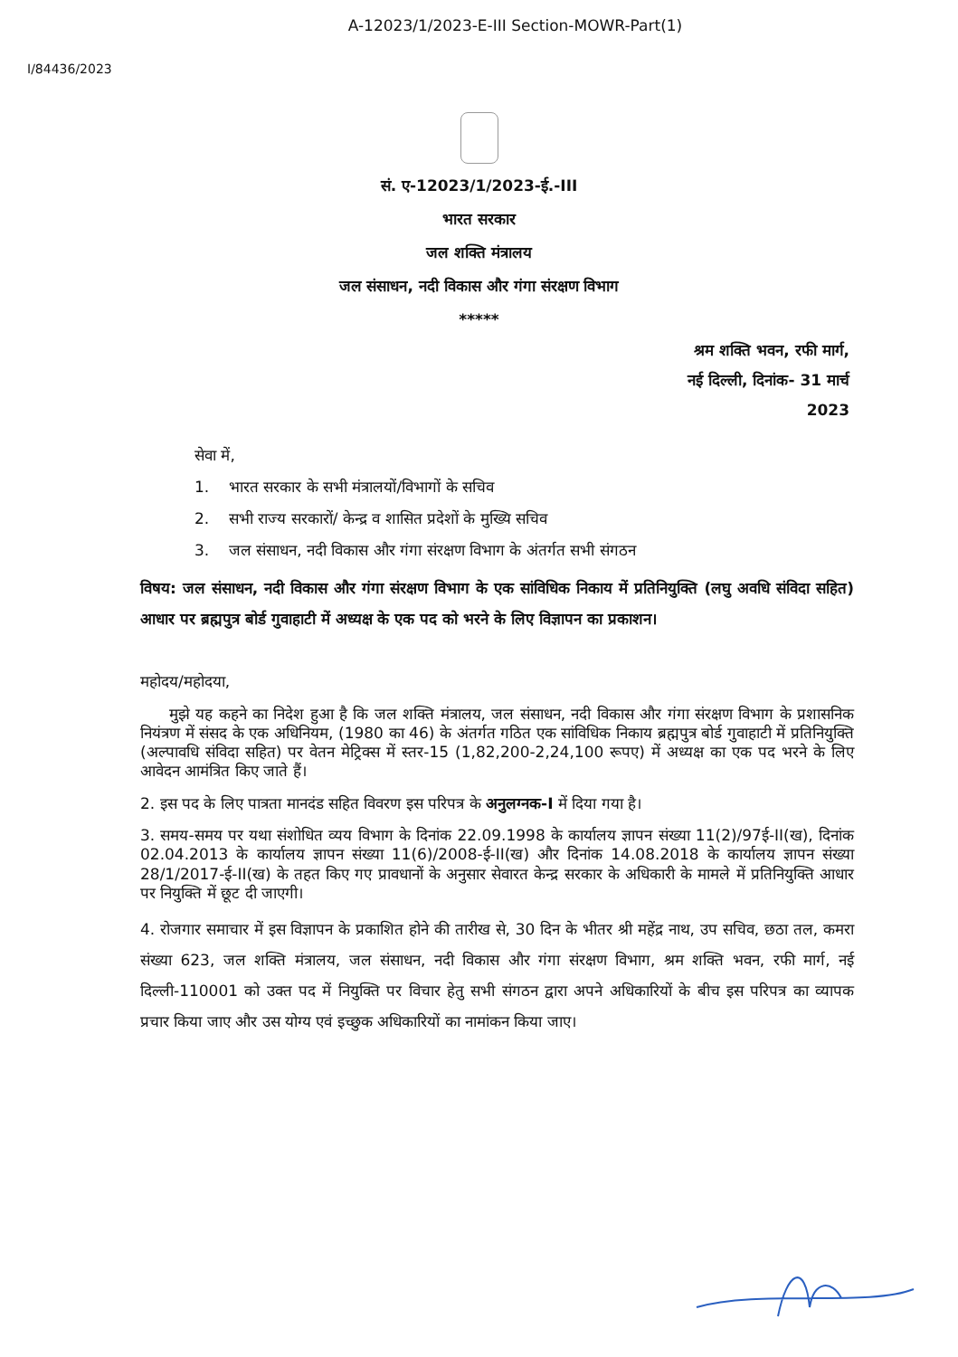A-12023/1/2023-E-III Section-MOWR-Part(1)
I/84436/2023
सं. ए-12023/1/2023-ई.-III
भारत सरकार
जल शक्ति मंत्रालय
जल संसाधन, नदी विकास और गंगा संरक्षण विभाग
*****
श्रम शक्ति भवन, रफी मार्ग,
नई दिल्ली, दिनांक- 31 मार्च
2023
सेवा में,
1. भारत सरकार के सभी मंत्रालयों/विभागों के सचिव
2. सभी राज्य सरकारों/ केन्द्र व शासित प्रदेशों के मुख्यि सचिव
3. जल संसाधन, नदी विकास और गंगा संरक्षण विभाग के अंतर्गत सभी संगठन
विषय: जल संसाधन, नदी विकास और गंगा संरक्षण विभाग के एक सांविधिक निकाय में प्रतिनियुक्ति (लघु अवधि संविदा सहित) आधार पर ब्रह्मपुत्र बोर्ड गुवाहाटी में अध्यक्ष के एक पद को भरने के लिए विज्ञापन का प्रकाशन।
महोदय/महोदया,
मुझे यह कहने का निदेश हुआ है कि जल शक्ति मंत्रालय, जल संसाधन, नदी विकास और गंगा संरक्षण विभाग के प्रशासनिक नियंत्रण में संसद के एक अधिनियम, (1980 का 46) के अंतर्गत गठित एक सांविधिक निकाय ब्रह्मपुत्र बोर्ड गुवाहाटी में प्रतिनियुक्ति (अल्पावधि संविदा सहित) पर वेतन मेट्रिक्स में स्तर-15 (1,82,200-2,24,100 रूपए) में अध्यक्ष का एक पद भरने के लिए आवेदन आमंत्रित किए जाते हैं।
2. इस पद के लिए पात्रता मानदंड सहित विवरण इस परिपत्र के अनुलग्नक-I में दिया गया है।
3. समय-समय पर यथा संशोधित व्यय विभाग के दिनांक 22.09.1998 के कार्यालय ज्ञापन संख्या 11(2)/97ई-II(ख), दिनांक 02.04.2013 के कार्यालय ज्ञापन संख्या 11(6)/2008-ई-II(ख) और दिनांक 14.08.2018 के कार्यालय ज्ञापन संख्या 28/1/2017-ई-II(ख) के तहत किए गए प्रावधानों के अनुसार सेवारत केन्द्र सरकार के अधिकारी के मामले में प्रतिनियुक्ति आधार पर नियुक्ति में छूट दी जाएगी।
4. रोजगार समाचार में इस विज्ञापन के प्रकाशित होने की तारीख से, 30 दिन के भीतर श्री महेंद्र नाथ, उप सचिव, छठा तल, कमरा संख्या 623, जल शक्ति मंत्रालय, जल संसाधन, नदी विकास और गंगा संरक्षण विभाग, श्रम शक्ति भवन, रफी मार्ग, नई दिल्ली-110001 को उक्त पद में नियुक्ति पर विचार हेतु सभी संगठन द्वारा अपने अधिकारियों के बीच इस परिपत्र का व्यापक प्रचार किया जाए और उस योग्य एवं इच्छुक अधिकारियों का नामांकन किया जाए।